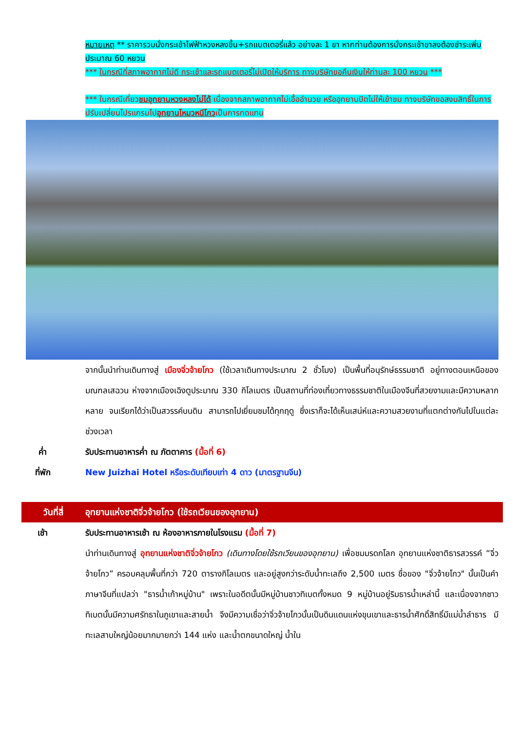หมายเหตุ ** ราคารวมนั่งกระเช้าไฟฟ้าหวงหลงขึ้น+รถแบตเตอรี่แล้ว อย่างละ 1 ขา หากท่านต้องการนั่งกระเช้าขาลงต้องชำระเพิ่มประมาณ 60 หยวน
*** ในกรณีที่สภาพอากาศไม่ดี กระเช้าและรถแบตเตอรี่ไม่เปิดให้บริการ ทางบริษัทขอคืนเงินให้ท่านละ 100 หยวน ***
*** ในกรณีเที่ยวชมอุทยานหวงหลงไม่ได้ เนื่องจากสภาพอากาศไม่เอื้ออำนวย หรืออุทยานปิดไม่ให้เข้าชม ทางบริษัทขอสงนสิทธิ์ในการปรับเปลี่ยนโปรแกรมไปอุทยานโหมวหนีโกวเป็นการทดแทน
จากนั้นนำท่านเดินทางสู่ เมืองจิ่วจ้ายโกว (ใช้เวลาเดินทางประมาณ 2 ชั่วโมง) เป็นพื้นที่อนุรักษ์ธรรมชาติ อยู่ทางตอนเหนือของมณฑลเสฉวน ห่างจากเมืองเฉิงตูประมาณ 330 กิโลเมตร เป็นสถานที่ท่องเที่ยวทางธรรมชาติในเมืองจีนที่สวยงามและมีความหลากหลาย จนเรียกได้ว่าเป็นสวรรค์บนดิน สามารถไปเยี่ยมชมได้ทุกฤดู ซึ่งเราก็จะได้เห็นเสน่ห์และความสวยงามที่แตกต่างกันไปในแต่ละช่วงเวลา
ค่ำ รับประทานอาหารค่ำ ณ ภัตตาคาร (มื้อที่ 6)
ที่พัก New Juizhai Hotel หรือระดับเทียบเท่า 4 ดาว (มาตรฐานจีน)
วันที่สี่ อุทยานแห่งชาติจิ่วจ้ายโกว (ใช้รถเวียนของอุทยาน)
เช้า รับประทานอาหารเช้า ณ ห้องอาหารภายในโรงแรม (มื้อที่ 7)
นำท่านเดินทางสู่ อุทยานแห่งชาติจิ่วจ้ายโกว (เดินทางโดยใช้รถเวียนของอุทยาน) เพื่อชมมรดกโลก อุทยานแห่งชาติธารสวรรค์ “จิ่วจ้ายโกว” ครอบคลุมพื้นที่กว่า 720 ตารางกิโลเมตร และอยู่สูงกว่าระดับน้ำทะเลถึง 2,500 เมตร ชื่อของ "จิ่วจ้ายโกว" นั้นเป็นคำภาษาจีนที่แปลว่า "ธารน้ำเก้าหมู่บ้าน" เพราะในอดีตนั้นมีหมู่บ้านชาวทิเบตทั้งหมด 9 หมู่บ้านอยู่ริมธารน้ำเหล่านี้ และเนื่องจากชาวทิเบตนั้นมีความศรัทธาในภูเขาและสายน้ำ จึงมีความเชื่อว่าจิ่วจ้ายโกวนั้นเป็นดินแดนแห่งขุนเขาและธารน้ำศักดิ์สิทธิ์มีแม่น้ำลำธาร มีทะเลสาบใหญ่น้อยมากมายกว่า 144 แห่ง และน้ำตกขนาดใหญ่ น้ำใน